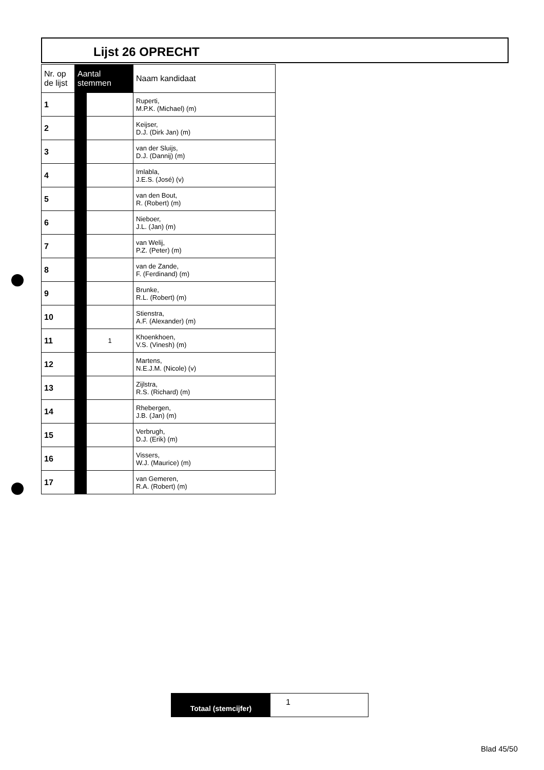Lijst 26 OPRECHT
| Nr. op de lijst | Aantal stemmen | | Naam kandidaat |
| --- | --- | --- | --- |
| 1 | | | Ruperti, M.P.K. (Michael) (m) |
| 2 | | | Keijser, D.J. (Dirk Jan) (m) |
| 3 | | | van der Sluijs, D.J. (Dannij) (m) |
| 4 | | | Imlabla, J.E.S. (José) (v) |
| 5 | | | van den Bout, R. (Robert) (m) |
| 6 | | | Nieboer, J.L. (Jan) (m) |
| 7 | | | van Welij, P.Z. (Peter) (m) |
| 8 | | | van de Zande, F. (Ferdinand) (m) |
| 9 | | | Brunke, R.L. (Robert) (m) |
| 10 | | | Stienstra, A.F. (Alexander) (m) |
| 11 | | 1 | Khoenkhoen, V.S. (Vinesh) (m) |
| 12 | | | Martens, N.E.J.M. (Nicole) (v) |
| 13 | | | Zijlstra, R.S. (Richard) (m) |
| 14 | | | Rhebergen, J.B. (Jan) (m) |
| 15 | | | Verbrugh, D.J. (Erik) (m) |
| 16 | | | Vissers, W.J. (Maurice) (m) |
| 17 | | | van Gemeren, R.A. (Robert) (m) |
Totaal (stemcijfer)
1
Blad 45/50